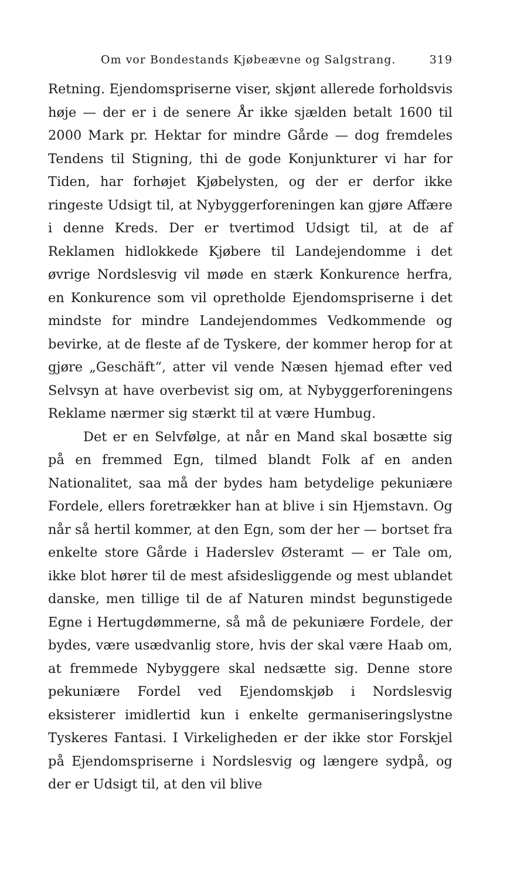Om vor Bondestands Kjøbeævne og Salgstrang. 319
Retning. Ejendomspriserne viser, skjønt allerede forholdsvis høje — der er i de senere År ikke sjælden betalt 1600 til 2000 Mark pr. Hektar for mindre Gårde — dog fremdeles Tendens til Stigning, thi de gode Konjunkturer vi har for Tiden, har forhøjet Kjøbelysten, og der er derfor ikke ringeste Udsigt til, at Nybyggerforeningen kan gjøre Affære i denne Kreds. Der er tvertimod Udsigt til, at de af Reklamen hidlokkede Kjøbere til Landejendomme i det øvrige Nordslesvig vil møde en stærk Konkurence herfra, en Konkurence som vil opretholde Ejendomspriserne i det mindste for mindre Landejendommes Vedkommende og bevirke, at de fleste af de Tyskere, der kommer herop for at gjøre „Geschäft“, atter vil vende Næsen hjemad efter ved Selvsyn at have overbevist sig om, at Nybyggerforeningens Reklame nærmer sig stærkt til at være Humbug.
Det er en Selvfølge, at når en Mand skal bosætte sig på en fremmed Egn, tilmed blandt Folk af en anden Nationalitet, saa må der bydes ham betydelige pekuniære Fordele, ellers foretrækker han at blive i sin Hjemstavn. Og når så hertil kommer, at den Egn, som der her — bortset fra enkelte store Gårde i Haderslev Østeramt — er Tale om, ikke blot hører til de mest afsidesliggende og mest ublandet danske, men tillige til de af Naturen mindst begunstigede Egne i Hertugdømmerne, så må de pekuniære Fordele, der bydes, være usædvanlig store, hvis der skal være Haab om, at fremmede Nybyggere skal nedsætte sig. Denne store pekuniære Fordel ved Ejendomskjøb i Nordslesvig eksisterer imidlertid kun i enkelte germaniseringslystne Tyskeres Fantasi. I Virkeligheden er der ikke stor Forskjel på Ejendomspriserne i Nordslesvig og længere sydpå, og der er Udsigt til, at den vil blive